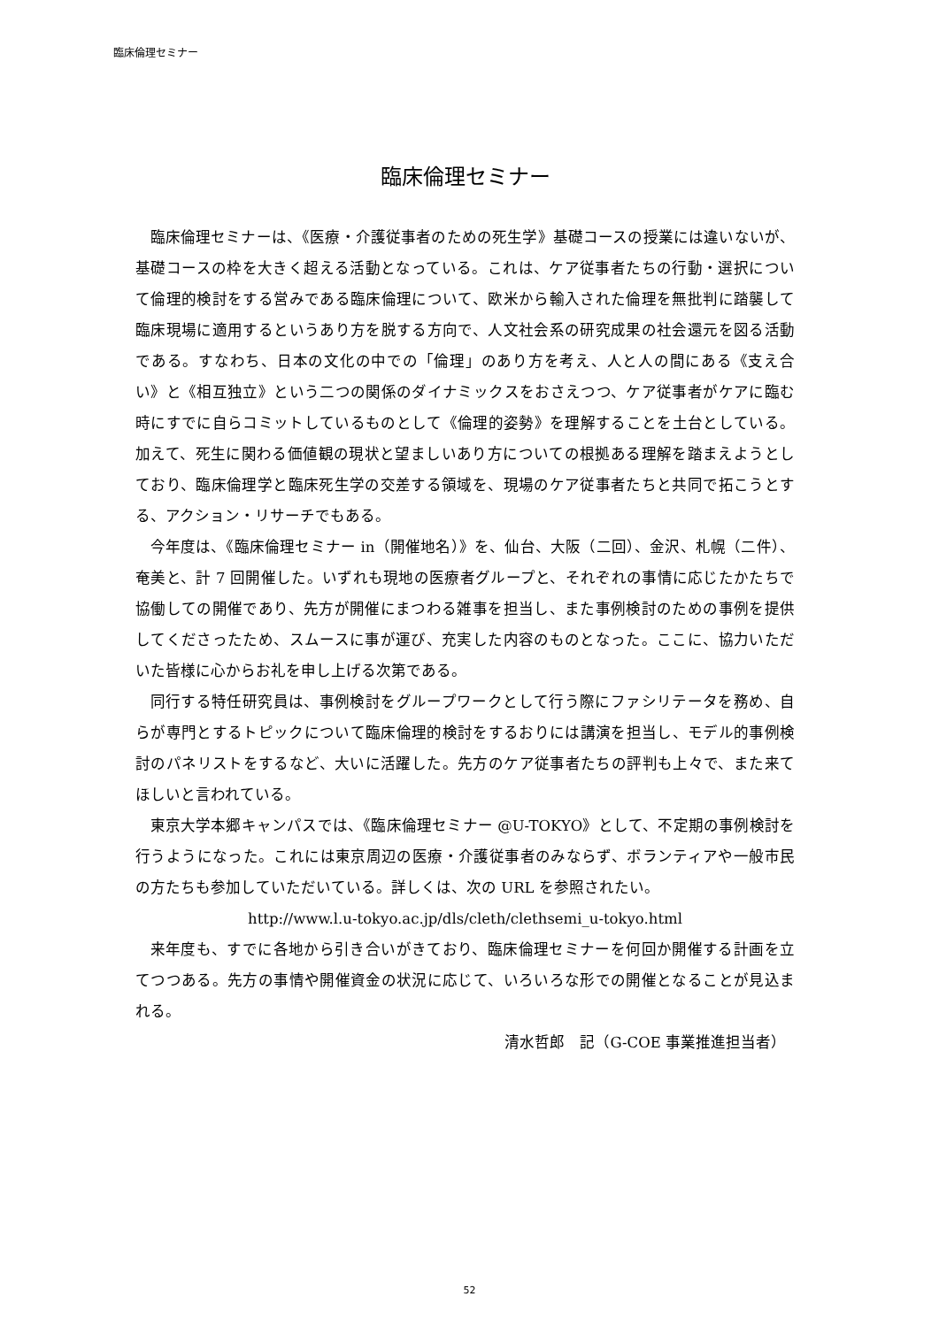臨床倫理セミナー
臨床倫理セミナー
臨床倫理セミナーは、《医療・介護従事者のための死生学》基礎コースの授業には違いないが、基礎コースの枠を大きく超える活動となっている。これは、ケア従事者たちの行動・選択について倫理的検討をする営みである臨床倫理について、欧米から輸入された倫理を無批判に踏襲して臨床現場に適用するというあり方を脱する方向で、人文社会系の研究成果の社会還元を図る活動である。すなわち、日本の文化の中での「倫理」のあり方を考え、人と人の間にある《支え合い》と《相互独立》という二つの関係のダイナミックスをおさえつつ、ケア従事者がケアに臨む時にすでに自らコミットしているものとして《倫理的姿勢》を理解することを土台としている。加えて、死生に関わる価値観の現状と望ましいあり方についての根拠ある理解を踏まえようとしており、臨床倫理学と臨床死生学の交差する領域を、現場のケア従事者たちと共同で拓こうとする、アクション・リサーチでもある。
今年度は、《臨床倫理セミナー in（開催地名）》を、仙台、大阪（二回）、金沢、札幌（二件）、奄美と、計 7 回開催した。いずれも現地の医療者グループと、それぞれの事情に応じたかたちで協働しての開催であり、先方が開催にまつわる雑事を担当し、また事例検討のための事例を提供してくださったため、スムースに事が運び、充実した内容のものとなった。ここに、協力いただいた皆様に心からお礼を申し上げる次第である。
同行する特任研究員は、事例検討をグループワークとして行う際にファシリテータを務め、自らが専門とするトピックについて臨床倫理的検討をするおりには講演を担当し、モデル的事例検討のパネリストをするなど、大いに活躍した。先方のケア従事者たちの評判も上々で、また来てほしいと言われている。
東京大学本郷キャンパスでは、《臨床倫理セミナー @U-TOKYO》として、不定期の事例検討を行うようになった。これには東京周辺の医療・介護従事者のみならず、ボランティアや一般市民の方たちも参加していただいている。詳しくは、次の URL を参照されたい。
http://www.l.u-tokyo.ac.jp/dls/cleth/clethsemi_u-tokyo.html
来年度も、すでに各地から引き合いがきており、臨床倫理セミナーを何回か開催する計画を立てつつある。先方の事情や開催資金の状況に応じて、いろいろな形での開催となることが見込まれる。
清水哲郎　記（G-COE 事業推進担当者）
52